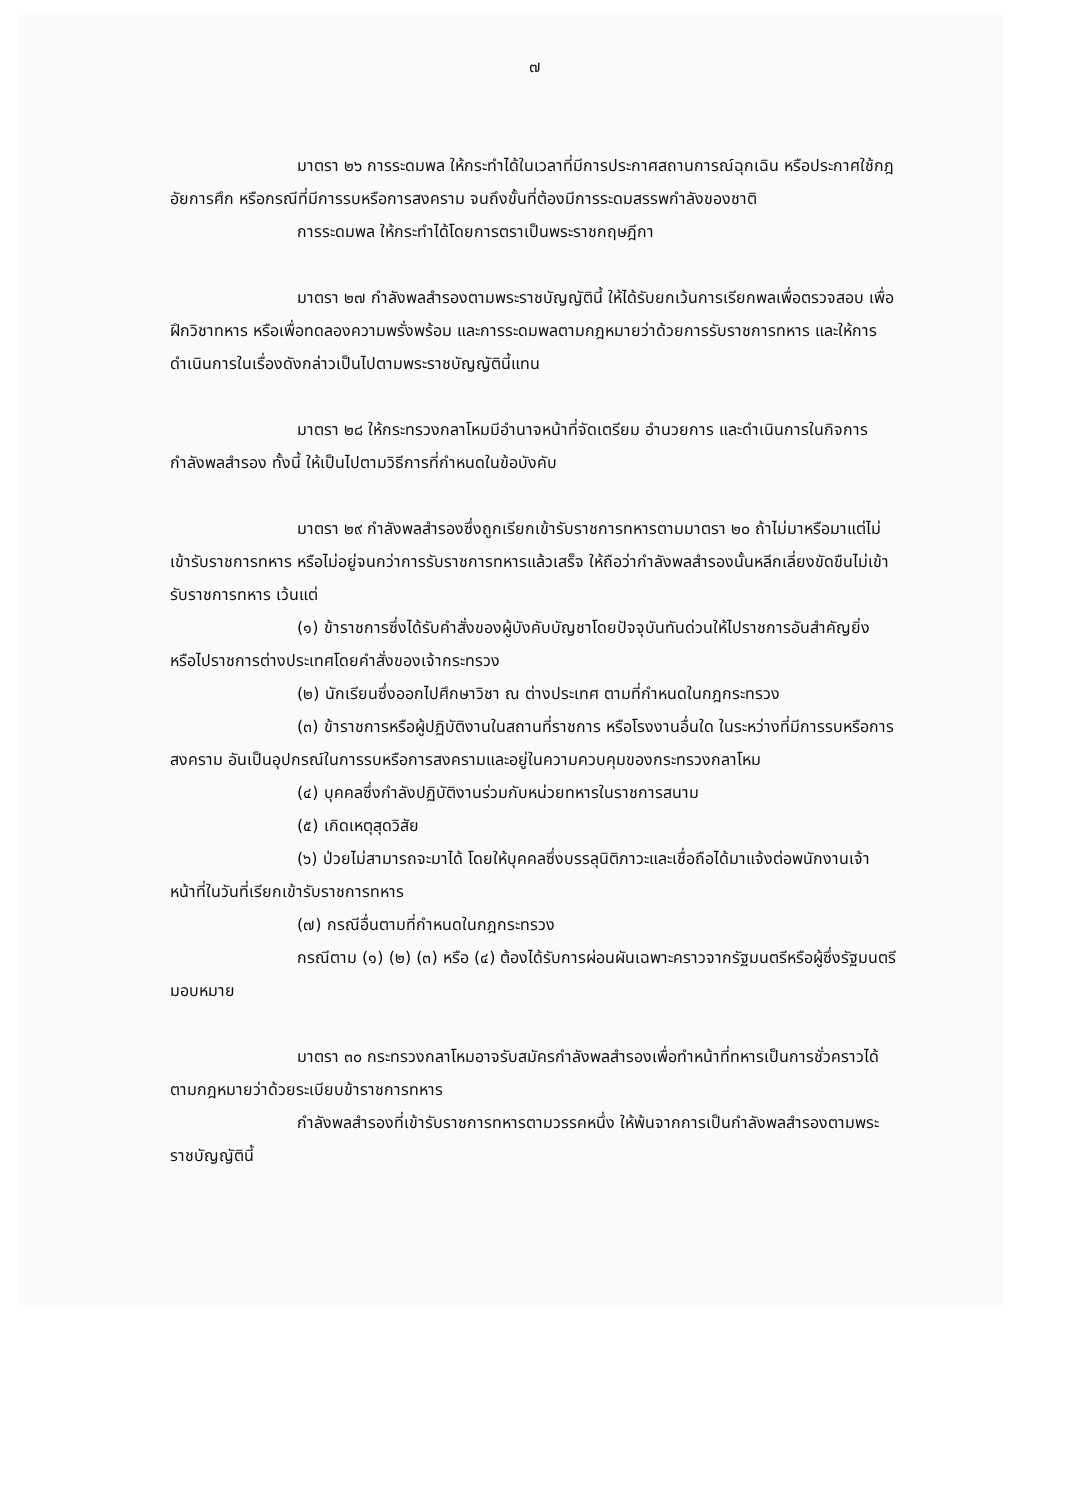๗
มาตรา ๒๖ การระดมพล ให้กระทำได้ในเวลาที่มีการประกาศสถานการณ์ฉุกเฉิน หรือประกาศใช้กฎอัยการศึก หรือกรณีที่มีการรบหรือการสงคราม จนถึงขั้นที่ต้องมีการระดมสรรพกำลังของชาติ
การระดมพล ให้กระทำได้โดยการตราเป็นพระราชกฤษฎีกา
มาตรา ๒๗ กำลังพลสำรองตามพระราชบัญญัตินี้ ให้ได้รับยกเว้นการเรียกพลเพื่อตรวจสอบ เพื่อฝึกวิชาทหาร หรือเพื่อทดลองความพรั่งพร้อม และการระดมพลตามกฎหมายว่าด้วยการรับราชการทหาร และให้การดำเนินการในเรื่องดังกล่าวเป็นไปตามพระราชบัญญัตินี้แทน
มาตรา ๒๘ ให้กระทรวงกลาโหมมีอำนาจหน้าที่จัดเตรียม อำนวยการ และดำเนินการในกิจการกำลังพลสำรอง ทั้งนี้ ให้เป็นไปตามวิธีการที่กำหนดในข้อบังคับ
มาตรา ๒๙ กำลังพลสำรองซึ่งถูกเรียกเข้ารับราชการทหารตามมาตรา ๒๐ ถ้าไม่มาหรือมาแต่ไม่เข้ารับราชการทหาร หรือไม่อยู่จนกว่าการรับราชการทหารแล้วเสร็จ ให้ถือว่ากำลังพลสำรองนั้นหลีกเลี่ยงขัดขืนไม่เข้ารับราชการทหาร เว้นแต่
(๑) ข้าราชการซึ่งได้รับคำสั่งของผู้บังคับบัญชาโดยปัจจุบันทันด่วนให้ไปราชการอันสำคัญยิ่ง หรือไปราชการต่างประเทศโดยคำสั่งของเจ้ากระทรวง
(๒) นักเรียนซึ่งออกไปศึกษาวิชา ณ ต่างประเทศ ตามที่กำหนดในกฎกระทรวง
(๓) ข้าราชการหรือผู้ปฏิบัติงานในสถานที่ราชการ หรือโรงงานอื่นใด ในระหว่างที่มีการรบหรือการสงคราม อันเป็นอุปกรณ์ในการรบหรือการสงครามและอยู่ในความควบคุมของกระทรวงกลาโหม
(๔) บุคคลซึ่งกำลังปฏิบัติงานร่วมกับหน่วยทหารในราชการสนาม
(๕) เกิดเหตุสุดวิสัย
(๖) ป่วยไม่สามารถจะมาได้ โดยให้บุคคลซึ่งบรรลุนิติภาวะและเชื่อถือได้มาแจ้งต่อพนักงานเจ้าหน้าที่ในวันที่เรียกเข้ารับราชการทหาร
(๗) กรณีอื่นตามที่กำหนดในกฎกระทรวง
กรณีตาม (๑) (๒) (๓) หรือ (๔) ต้องได้รับการผ่อนผันเฉพาะคราวจากรัฐมนตรีหรือผู้ซึ่งรัฐมนตรีมอบหมาย
มาตรา ๓๐ กระทรวงกลาโหมอาจรับสมัครกำลังพลสำรองเพื่อทำหน้าที่ทหารเป็นการชั่วคราวได้ตามกฎหมายว่าด้วยระเบียบข้าราชการทหาร
กำลังพลสำรองที่เข้ารับราชการทหารตามวรรคหนึ่ง ให้พ้นจากการเป็นกำลังพลสำรองตามพระราชบัญญัตินี้